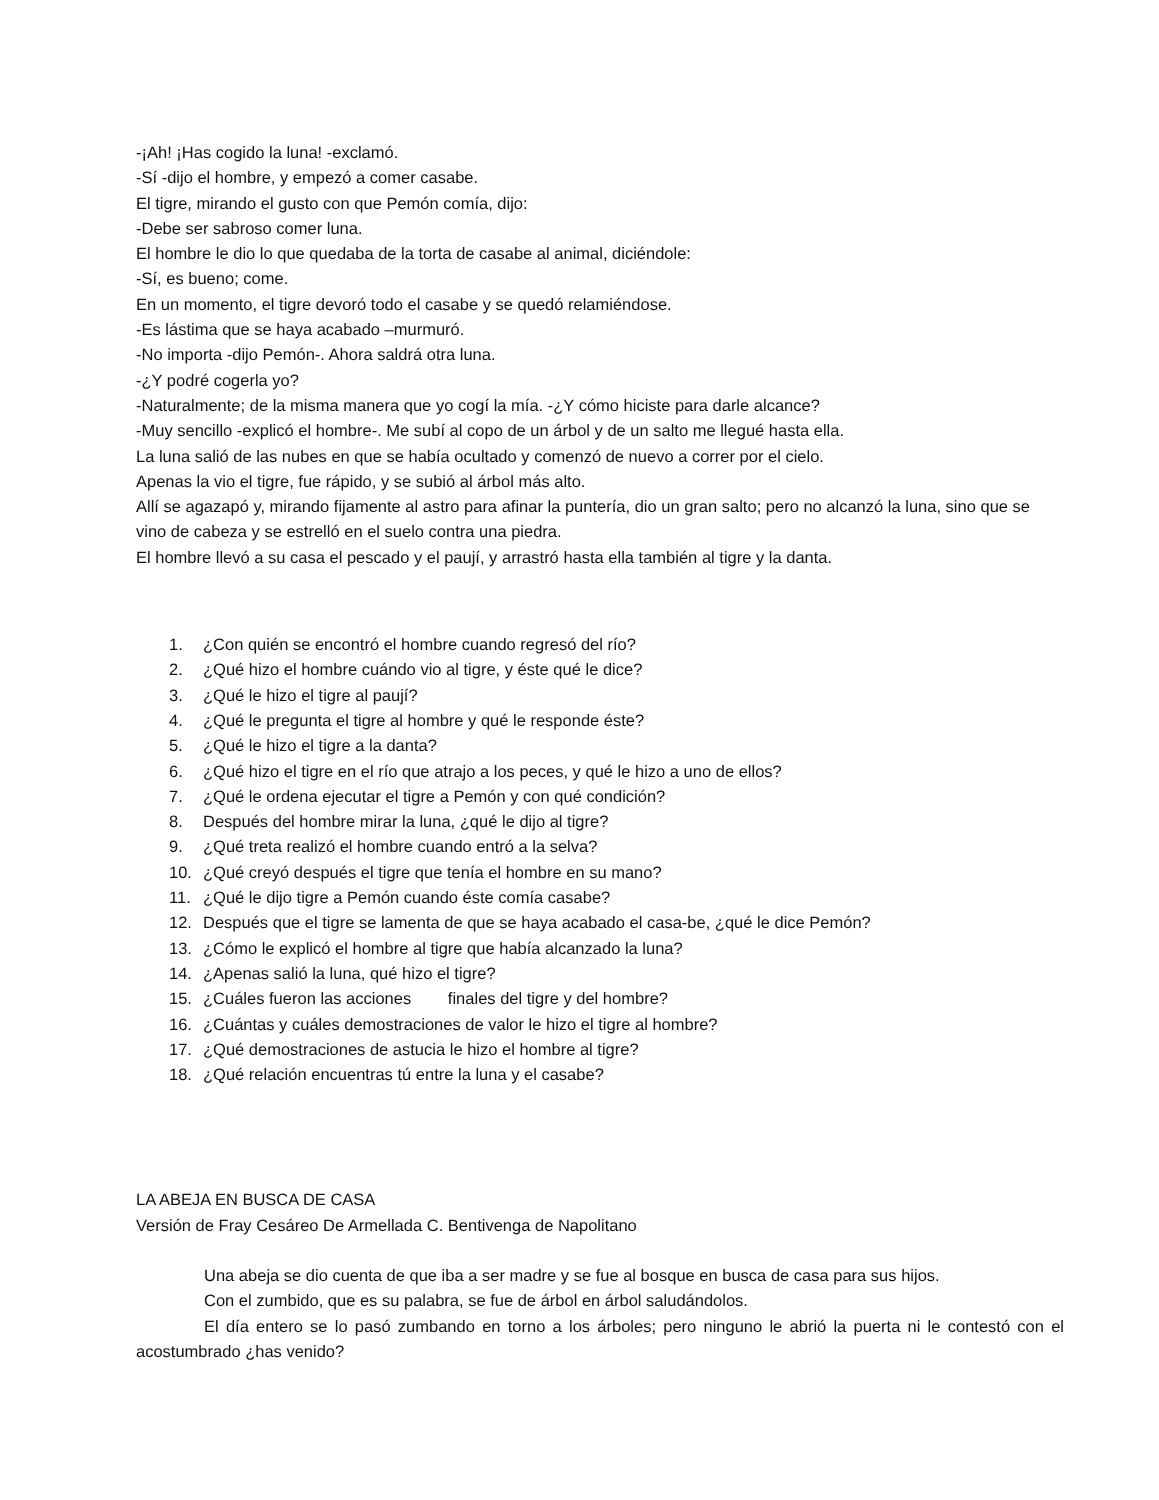-¡Ah! ¡Has cogido la luna! -exclamó.
-Sí -dijo el hombre, y empezó a comer casabe.
El tigre, mirando el gusto con que Pemón comía, dijo:
-Debe ser sabroso comer luna.
El hombre le dio lo que quedaba de la torta de casabe al animal, diciéndole:
-Sí, es bueno; come.
En un momento, el tigre devoró todo el casabe y se quedó relamiéndose.
-Es lástima que se haya acabado –murmuró.
-No importa -dijo Pemón-. Ahora saldrá otra luna.
-¿Y podré cogerla yo?
-Naturalmente; de la misma manera que yo cogí la mía. -¿Y cómo hiciste para darle alcance?
-Muy sencillo -explicó el hombre-. Me subí al copo de un árbol y de un salto me llegué hasta ella.
La luna salió de las nubes en que se había ocultado y comenzó de nuevo a correr por el cielo.
Apenas la vio el tigre, fue rápido, y se subió al árbol más alto.
Allí se agazapó y, mirando fijamente al astro para afinar la puntería, dio un gran salto; pero no alcanzó la luna, sino que se vino de cabeza y se estrelló en el suelo contra una piedra.
El hombre llevó a su casa el pescado y el paují, y arrastró hasta ella también al tigre y la danta.
1. ¿Con quién se encontró el hombre cuando regresó del río?
2. ¿Qué hizo el hombre cuándo vio al tigre, y éste qué le dice?
3. ¿Qué le hizo el tigre al paují?
4. ¿Qué le pregunta el tigre al hombre y qué le responde éste?
5. ¿Qué le hizo el tigre a la danta?
6. ¿Qué hizo el tigre en el río que atrajo a los peces, y qué le hizo a uno de ellos?
7. ¿Qué le ordena ejecutar el tigre a Pemón y con qué condición?
8. Después del hombre mirar la luna, ¿qué le dijo al tigre?
9. ¿Qué treta realizó el hombre cuando entró a la selva?
10. ¿Qué creyó después el tigre que tenía el hombre en su mano?
11. ¿Qué le dijo tigre a Pemón cuando éste comía casabe?
12. Después que el tigre se lamenta de que se haya acabado el casa-be, ¿qué le dice Pemón?
13. ¿Cómo le explicó el hombre al tigre que había alcanzado la luna?
14. ¿Apenas salió la luna, qué hizo el tigre?
15. ¿Cuáles fueron las acciones finales del tigre y del hombre?
16. ¿Cuántas y cuáles demostraciones de valor le hizo el tigre al hombre?
17. ¿Qué demostraciones de astucia le hizo el hombre al tigre?
18. ¿Qué relación encuentras tú entre la luna y el casabe?
LA ABEJA EN BUSCA DE CASA
Versión de Fray Cesáreo De Armellada C. Bentivenga de Napolitano
Una abeja se dio cuenta de que iba a ser madre y se fue al bosque en busca de casa para sus hijos.
Con el zumbido, que es su palabra, se fue de árbol en árbol saludándolos.
El día entero se lo pasó zumbando en torno a los árboles; pero ninguno le abrió la puerta ni le contestó con el acostumbrado ¿has venido?